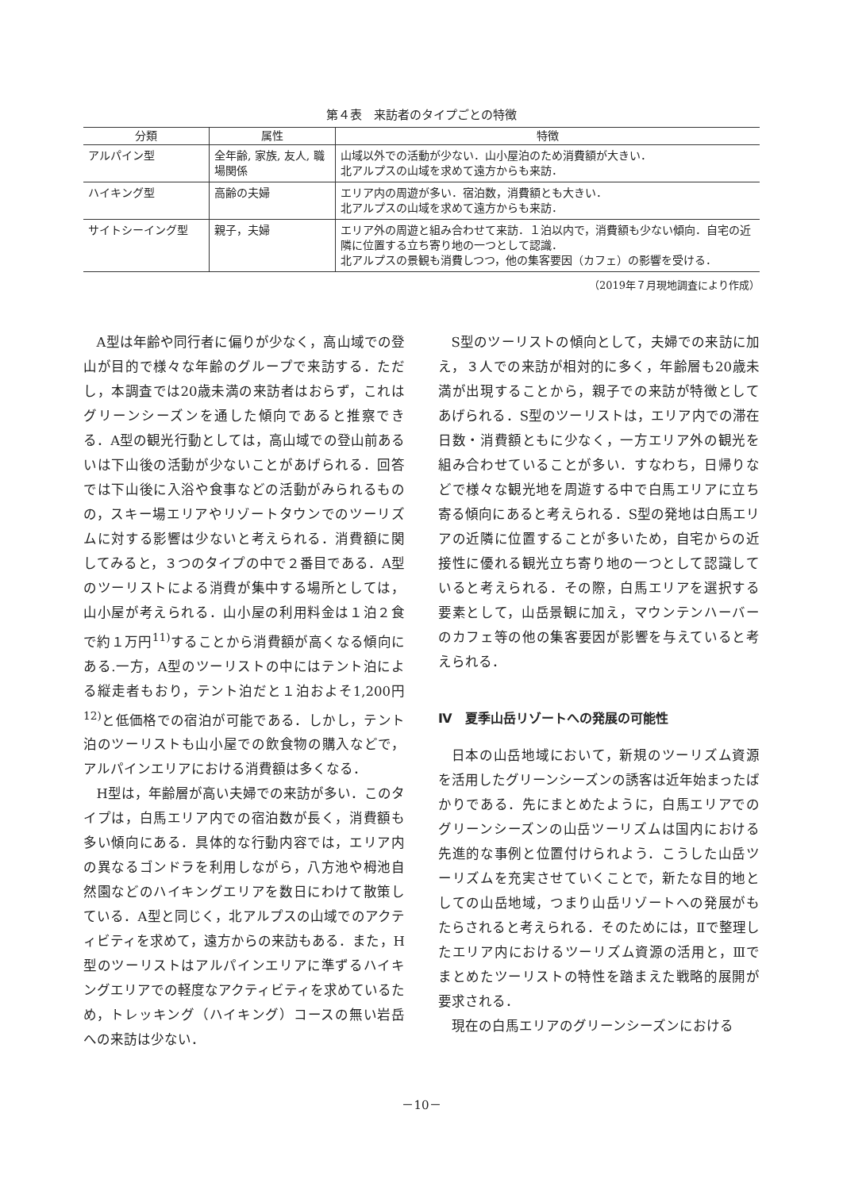第４表　来訪者のタイプごとの特徴
| 分類 | 属性 | 特徴 |
| --- | --- | --- |
| アルパイン型 | 全年齢, 家族, 友人, 職場関係 | 山域以外での活動が少ない．山小屋泊のため消費額が大きい． 北アルプスの山域を求めて遠方からも来訪． |
| ハイキング型 | 高齢の夫婦 | エリア内の周遊が多い．宿泊数，消費額とも大きい． 北アルプスの山域を求めて遠方からも来訪． |
| サイトシーイング型 | 親子，夫婦 | エリア外の周遊と組み合わせて来訪．１泊以内で，消費額も少ない傾向．自宅の近隣に位置する立ち寄り地の一つとして認識． 北アルプスの景観も消費しつつ，他の集客要因（カフェ）の影響を受ける． |
（2019年７月現地調査により作成）
A型は年齢や同行者に偏りが少なく，高山域での登山が目的で様々な年齢のグループで来訪する．ただし，本調査では20歳未満の来訪者はおらず，これはグリーンシーズンを通した傾向であると推察できる．A型の観光行動としては，高山域での登山前あるいは下山後の活動が少ないことがあげられる．回答では下山後に入浴や食事などの活動がみられるものの，スキー場エリアやリゾートタウンでのツーリズムに対する影響は少ないと考えられる．消費額に関してみると，３つのタイプの中で２番目である．A型のツーリストによる消費が集中する場所としては，山小屋が考えられる．山小屋の利用料金は１泊２食で約１万円<sup>11)</sup>することから消費額が高くなる傾向にある.一方，A型のツーリストの中にはテント泊による縦走者もおり，テント泊だと１泊およそ1,200円<sup>12)</sup>と低価格での宿泊が可能である．しかし，テント泊のツーリストも山小屋での飲食物の購入などで，アルパインエリアにおける消費額は多くなる．
H型は，年齢層が高い夫婦での来訪が多い．このタイプは，白馬エリア内での宿泊数が長く，消費額も多い傾向にある．具体的な行動内容では，エリア内の異なるゴンドラを利用しながら，八方池や栂池自然園などのハイキングエリアを数日にわけて散策している．A型と同じく，北アルプスの山域でのアクティビティを求めて，遠方からの来訪もある．また，H型のツーリストはアルパインエリアに準ずるハイキングエリアでの軽度なアクティビティを求めているため，トレッキング（ハイキング）コースの無い岩岳への来訪は少ない．
S型のツーリストの傾向として，夫婦での来訪に加え，３人での来訪が相対的に多く，年齢層も20歳未満が出現することから，親子での来訪が特徴としてあげられる．S型のツーリストは，エリア内での滞在日数・消費額ともに少なく，一方エリア外の観光を組み合わせていることが多い．すなわち，日帰りなどで様々な観光地を周遊する中で白馬エリアに立ち寄る傾向にあると考えられる．S型の発地は白馬エリアの近隣に位置することが多いため，自宅からの近接性に優れる観光立ち寄り地の一つとして認識していると考えられる．その際，白馬エリアを選択する要素として，山岳景観に加え，マウンテンハーバーのカフェ等の他の集客要因が影響を与えていると考えられる．
Ⅳ　夏季山岳リゾートへの発展の可能性
日本の山岳地域において，新規のツーリズム資源を活用したグリーンシーズンの誘客は近年始まったばかりである．先にまとめたように，白馬エリアでのグリーンシーズンの山岳ツーリズムは国内における先進的な事例と位置付けられよう．こうした山岳ツーリズムを充実させていくことで，新たな目的地としての山岳地域，つまり山岳リゾートへの発展がもたらされると考えられる．そのためには，Ⅱで整理したエリア内におけるツーリズム資源の活用と，Ⅲでまとめたツーリストの特性を踏まえた戦略的展開が要求される．
現在の白馬エリアのグリーンシーズンにおける
－10－